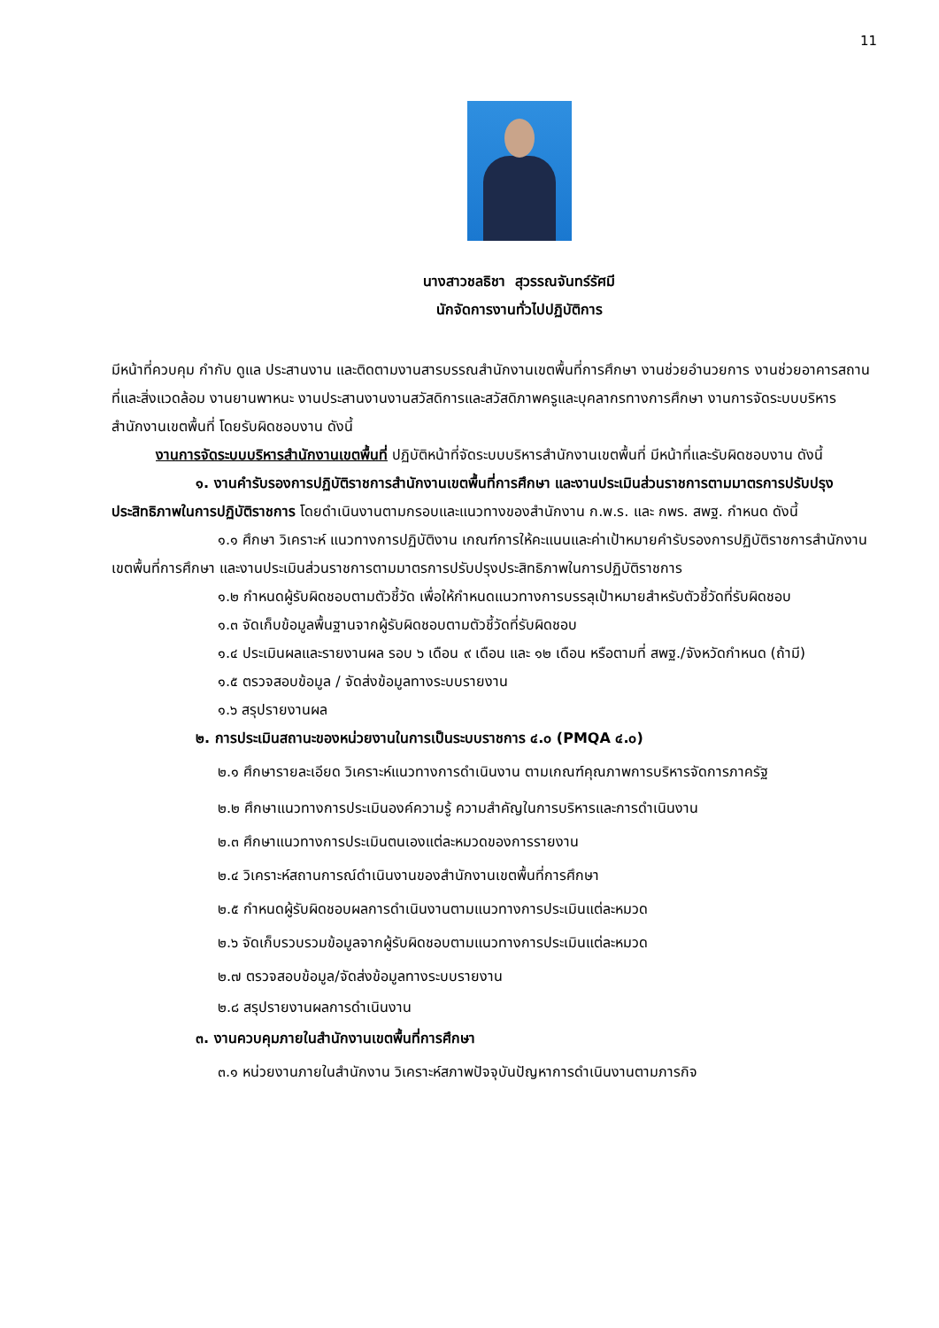11
นางสาวชลธิชา สุวรรณจันทร์รัศมี
นักจัดการงานทั่วไปปฏิบัติการ
มีหน้าที่ควบคุม กำกับ ดูแล ประสานงาน และติดตามงานสารบรรณสำนักงานเขตพื้นที่การศึกษา งานช่วยอำนวยการ งานช่วยอาคารสถานที่และสิ่งแวดล้อม งานยานพาหนะ งานประสานงานงานสวัสดิการและสวัสดิภาพครูและบุคลากรทางการศึกษา งานการจัดระบบบริหารสำนักงานเขตพื้นที่ โดยรับผิดชอบงาน ดังนี้
งานการจัดระบบบริหารสำนักงานเขตพื้นที่ ปฏิบัติหน้าที่จัดระบบบริหารสำนักงานเขตพื้นที่ มีหน้าที่และรับผิดชอบงาน ดังนี้
๑. งานคำรับรองการปฏิบัติราชการสำนักงานเขตพื้นที่การศึกษา และงานประเมินส่วนราชการตามมาตรการปรับปรุงประสิทธิภาพในการปฏิบัติราชการ โดยดำเนินงานตามกรอบและแนวทางของสำนักงาน ก.พ.ร. และ กพร. สพฐ. กำหนด ดังนี้
๑.๑ ศึกษา วิเคราะห์ แนวทางการปฏิบัติงาน เกณฑ์การให้คะแนนและค่าเป้าหมายคำรับรองการปฏิบัติราชการสำนักงานเขตพื้นที่การศึกษา และงานประเมินส่วนราชการตามมาตรการปรับปรุงประสิทธิภาพในการปฏิบัติราชการ
๑.๒ กำหนดผู้รับผิดชอบตามตัวชี้วัด เพื่อให้กำหนดแนวทางการบรรลุเป้าหมายสำหรับตัวชี้วัดที่รับผิดชอบ
๑.๓ จัดเก็บข้อมูลพื้นฐานจากผู้รับผิดชอบตามตัวชี้วัดที่รับผิดชอบ
๑.๔ ประเมินผลและรายงานผล รอบ ๖ เดือน ๙ เดือน และ ๑๒ เดือน หรือตามที่ สพฐ./จังหวัดกำหนด (ถ้ามี)
๑.๕ ตรวจสอบข้อมูล / จัดส่งข้อมูลทางระบบรายงาน
๑.๖ สรุปรายงานผล
๒. การประเมินสถานะของหน่วยงานในการเป็นระบบราชการ ๔.๐ (PMQA ๔.๐)
๒.๑ ศึกษารายละเอียด วิเคราะห์แนวทางการดำเนินงาน ตามเกณฑ์คุณภาพการบริหารจัดการภาครัฐ
๒.๒ ศึกษาแนวทางการประเมินองค์ความรู้ ความสำคัญในการบริหารและการดำเนินงาน
๒.๓ ศึกษาแนวทางการประเมินตนเองแต่ละหมวดของการรายงาน
๒.๔ วิเคราะห์สถานการณ์ดำเนินงานของสำนักงานเขตพื้นที่การศึกษา
๒.๕ กำหนดผู้รับผิดชอบผลการดำเนินงานตามแนวทางการประเมินแต่ละหมวด
๒.๖ จัดเก็บรวบรวมข้อมูลจากผู้รับผิดชอบตามแนวทางการประเมินแต่ละหมวด
๒.๗ ตรวจสอบข้อมูล/จัดส่งข้อมูลทางระบบรายงาน
๒.๘ สรุปรายงานผลการดำเนินงาน
๓. งานควบคุมภายในสำนักงานเขตพื้นที่การศึกษา
๓.๑ หน่วยงานภายในสำนักงาน วิเคราะห์สภาพปัจจุบันปัญหาการดำเนินงานตามภารกิจ